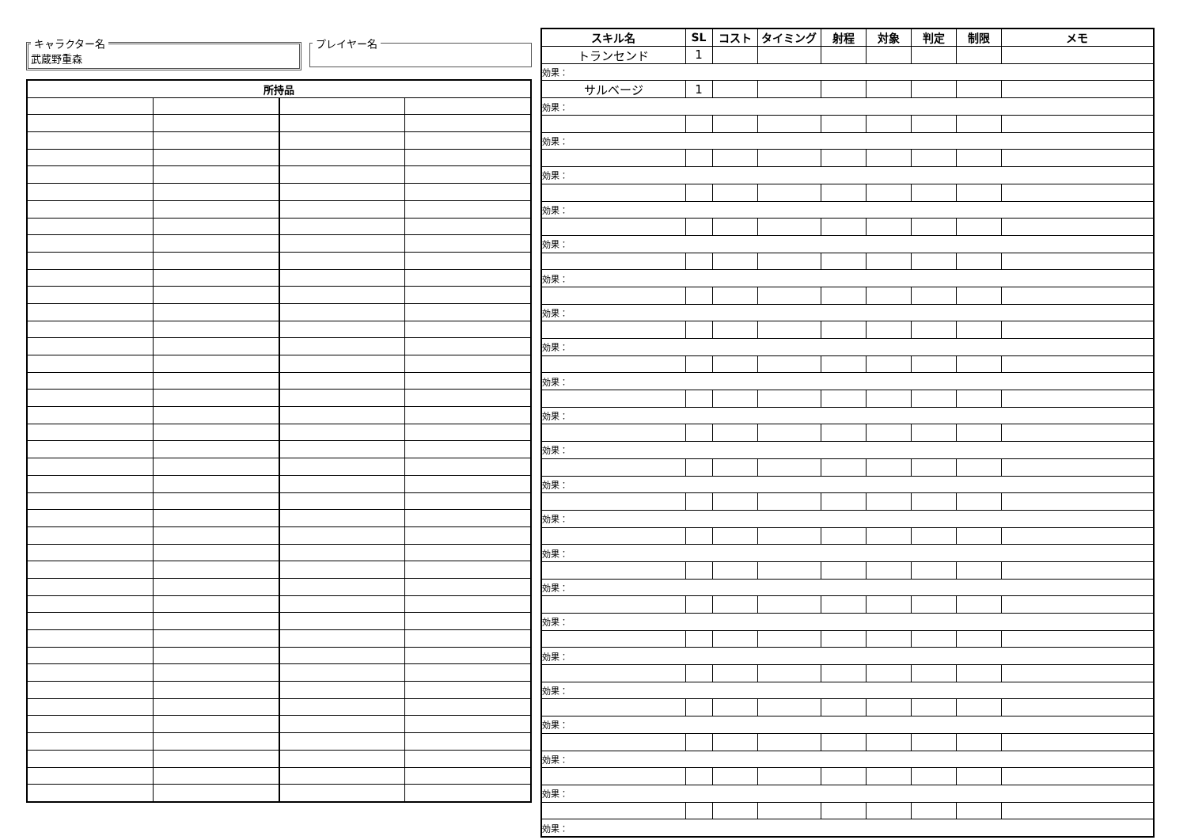キャラクター名 武蔵野重森 プレイヤー名
| 所持品 | | | |
| --- | --- | --- | --- |
| スキル名 | SL | コスト | タイミング | 射程 | 対象 | 判定 | 制限 | メモ |
| --- | --- | --- | --- | --- | --- | --- | --- | --- |
| トランセンド | 1 | | | | | | | |
| 効果： | | | | | | | | |
| サルベージ | 1 | | | | | | | |
| 効果： | | | | | | | | |
| 効果： | | | | | | | | |
| 効果： | | | | | | | | |
| 効果： | | | | | | | | |
| 効果： | | | | | | | | |
| 効果： | | | | | | | | |
| 効果： | | | | | | | | |
| 効果： | | | | | | | | |
| 効果： | | | | | | | | |
| 効果： | | | | | | | | |
| 効果： | | | | | | | | |
| 効果： | | | | | | | | |
| 効果： | | | | | | | | |
| 効果： | | | | | | | | |
| 効果： | | | | | | | | |
| 効果： | | | | | | | | |
| 効果： | | | | | | | | |
| 効果： | | | | | | | | |
| 効果： | | | | | | | | |
| 効果： | | | | | | | | |
| 効果： | | | | | | | | |
| 効果： | | | | | | | | |